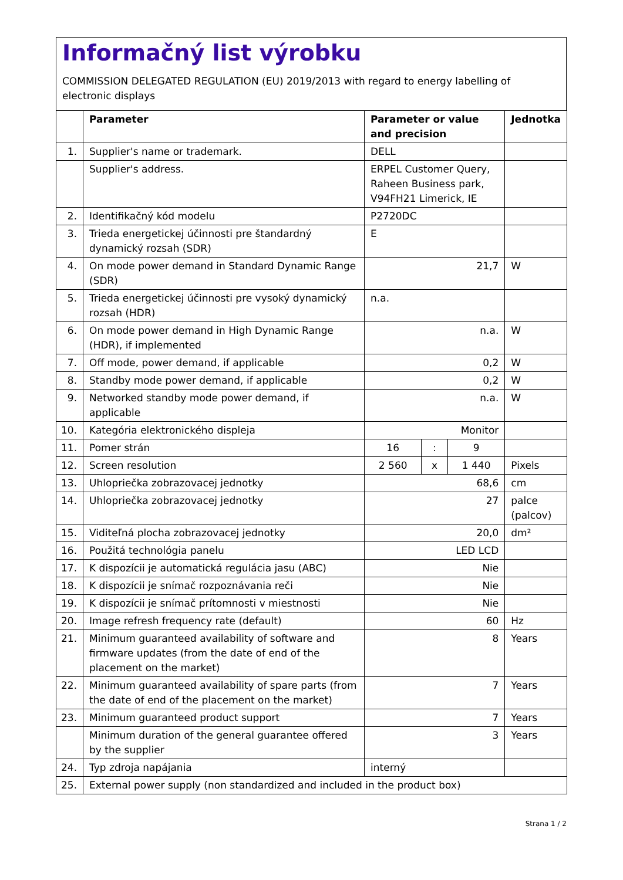Informačný list výrobku
COMMISSION DELEGATED REGULATION (EU) 2019/2013 with regard to energy labelling of electronic displays
| | Parameter | Parameter or value and precision | | | Jednotka |
| --- | --- | --- | --- | --- | --- |
| 1. | Supplier's name or trademark. | DELL | | | |
| | Supplier's address. | ERPEL Customer Query, Raheen Business park, V94FH21 Limerick, IE | | | |
| 2. | Identifikačný kód modelu | P2720DC | | | |
| 3. | Trieda energetickej účinnosti pre štandardný dynamický rozsah (SDR) | E | | | |
| 4. | On mode power demand in Standard Dynamic Range (SDR) | 21,7 | | | W |
| 5. | Trieda energetickej účinnosti pre vysoký dynamický rozsah (HDR) | n.a. | | | |
| 6. | On mode power demand in High Dynamic Range (HDR), if implemented | n.a. | | | W |
| 7. | Off mode, power demand, if applicable | 0,2 | | | W |
| 8. | Standby mode power demand, if applicable | 0,2 | | | W |
| 9. | Networked standby mode power demand, if applicable | n.a. | | | W |
| 10. | Kategória elektronického displeja | Monitor | | | |
| 11. | Pomer strán | 16 | : | 9 | |
| 12. | Screen resolution | 2 560 | x | 1 440 | Pixels |
| 13. | Uhlopriečka zobrazovacej jednotky | 68,6 | | | cm |
| 14. | Uhlopriečka zobrazovacej jednotky | 27 | | | palce (palcov) |
| 15. | Viditeľná plocha zobrazovacej jednotky | 20,0 | | | dm² |
| 16. | Použitá technológia panelu | LED LCD | | | |
| 17. | K dispozícii je automatická regulácia jasu (ABC) | Nie | | | |
| 18. | K dispozícii je snímač rozpoznávania reči | Nie | | | |
| 19. | K dispozícii je snímač prítomnosti v miestnosti | Nie | | | |
| 20. | Image refresh frequency rate (default) | 60 | | | Hz |
| 21. | Minimum guaranteed availability of software and firmware updates (from the date of end of the placement on the market) | 8 | | | Years |
| 22. | Minimum guaranteed availability of spare parts (from the date of end of the placement on the market) | 7 | | | Years |
| 23. | Minimum guaranteed product support | 7 | | | Years |
| | Minimum duration of the general guarantee offered by the supplier | 3 | | | Years |
| 24. | Typ zdroja napájania | interný | | | |
| 25. | External power supply (non standardized and included in the product box) | | | | |
Strana 1 / 2